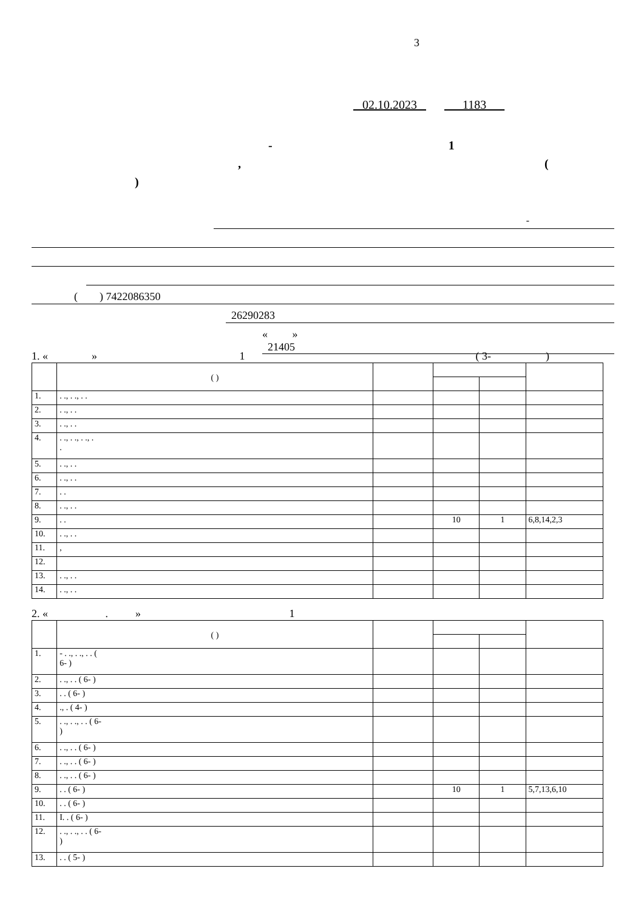3
02.10.2023 1183
- 1
, (
)
-
( ) 7422086350
26290283
« » 21405
1. « » 1 ( 3-)
| | ( ) | | | | |
| 1. | . ., . ., . . | | | | |
| 2. | . ., . . | | | | |
| 3. | . ., . . | | | | |
| 4. | . ., . ., . ., . . | | | | |
| 5. | . ., . . | | | | |
| 6. | . ., . . | | | | |
| 7. | . . | | | | |
| 8. | . ., . . | | | | |
| 9. | . . | | 10 | 1 | 6,8,14,2,3 |
| 10. | . ., . . | | | | |
| 11. | , | | | | |
| 12. | | | | | |
| 13. | . ., . . | | | | |
| 14. | . ., . . | | | | |
2. « . » 1
| | ( ) | | | | |
| 1. | - . ., . ., . . ( 6- ) | | | | |
| 2. | . ., . . ( 6- ) | | | | |
| 3. | . . ( 6- ) | | | | |
| 4. | ., . ( 4- ) | | | | |
| 5. | . ., . ., . . ( 6- ) | | | | |
| 6. | . ., . . ( 6- ) | | | | |
| 7. | . ., . . ( 6- ) | | | | |
| 8. | . ., . . ( 6- ) | | | | |
| 9. | . . ( 6- ) | | 10 | 1 | 5,7,13,6,10 |
| 10. | . . ( 6- ) | | | | |
| 11. | I. . ( 6- ) | | | | |
| 12. | . ., . ., . . ( 6- ) | | | | |
| 13. | . . ( 5- ) | | | | |